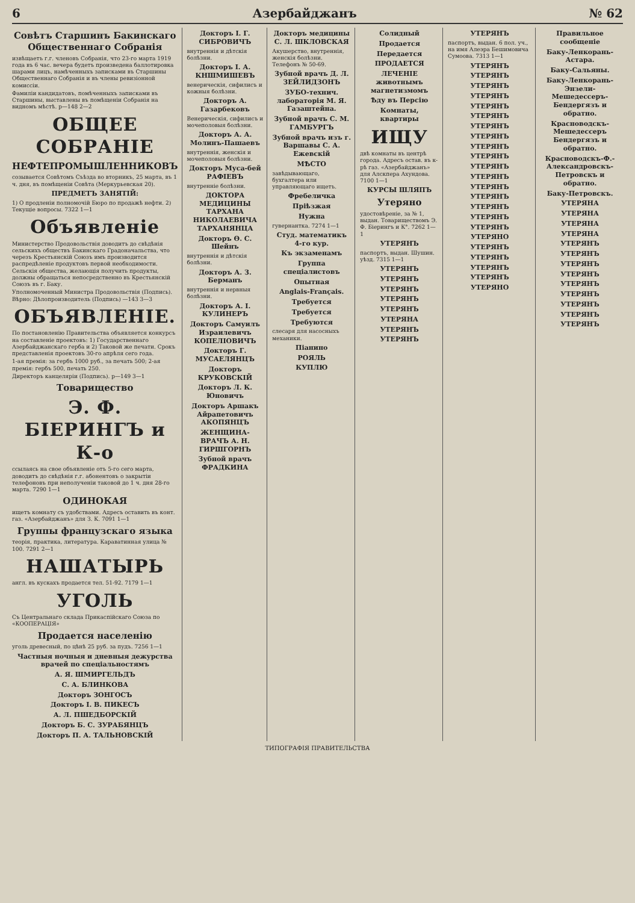6 Азербайджанъ № 62
Совѣтъ Старшинъ Бакинскаго Общественнаго Собранія
извѣщаетъ г.г. членовъ Собранія, что 23-го марта 1919 года въ 6 час. вечера будетъ произведена баллотировка шарами лицъ, намѣченныхъ записками въ Старшины Общественнаго Собранія и въ члены ревизіонной комиссіи.
Фамиліи кандидатовъ, помѣченныхъ записками въ Старшины, выставлены въ помѣщеніи Собранія на видномъ мѣстѣ. р—148 2—2
ОБЩЕЕ СОБРАНІЕ
НЕФТЕПРОМЫШЛЕННИКОВЪ
созывается Совѣтомъ Съѣзда во вторникъ, 25 марта, въ 1 ч. дня, въ помѣщеніи Совѣта (Меркурьевская 20).
ПРЕДМЕТЪ ЗАНЯТІЙ:
1) О продленіи полномочій Бюро по продажѣ нефти. 2) Текущіе вопросы. 7322 1—1
Объявленіе
Министерство Продовольствія доводитъ до свѣдѣнія сельскихъ обществъ Бакинскаго Градоначальства, что черезъ Крестьянскій Союзъ имъ производится распредѣленіе продуктовъ первой необходимости. Сельскія общества, желающія получить продукты, должны обращаться непосредственно въ Крестьянскій Союзъ въ г. Баку.
Уполномоченный Министра Продовольствія (Подпись). Вѣрно: Дѣлопроизводитель (Подпись) —143 3—3
ОБЪЯВЛЕНІЕ.
По постановленію Правительства объявляется конкурсъ на составленіе проектовъ: 1) Государственнаго Азербайджанскаго герба и 2) Таковой же печати. Срокъ представленія проектовъ 30-го апрѣля сего года.
1-ая премія: за гербъ 1000 руб., за печать 500; 2-ая премія: гербъ 500, печать 250.
Директоръ канцеляріи (Подпись). р—149 3—1
Товарищество
Э. Ф. БІЕРИНГЪ и К-о
ссылаясь на свое объявленіе отъ 5-го сего марта, доводитъ до свѣдѣнія г.г. абонентовъ о закрытіи телефоновъ при неполученіи таковой до 1 ч. дня 28-го марта. 7290 1—1
ОДИНОКАЯ
ищетъ комнату съ удобствами. Адресъ оставить въ конт. газ. «Азербайджанъ» для З. К. 7091 1—1
Группы французскаго языка
теорія, практика, литература. Караватинная улица № 100. 7291 2—1
НАШАТЫРЬ
англ. въ кускахъ продается тел. 51-92. 7179 1—1
УГОЛЬ
Съ Центральнаго склада Прикаспійскаго Союза по «КООПЕРАЦІЯ»
Продается населенію
уголь древесный, по цѣнѣ 25 руб. за пудъ. 7256 1—1
Частныя ночныя и дневныя дежурства врачей по спеціальностямъ
А. Я. ШМИРГЕЛЬДЪ
С. А. БЛИНКОВА
Докторъ ЗОНГОСЪ
Докторъ І. В. ПИКЕСЪ
А. Л. ПШЕДБОРСКІЙ
Докторъ Б. С. ЗУРАБЯНЦЪ
Докторъ П. А. ТАЛЬНОВСКІЙ
Докторъ І. Г. СИБРОВИЧЪ
внутреннія и дѣтскія болѣзни.
Докторъ І. А. КНШМИШЕВЪ
венерическія, сифилисъ и кожныя болѣзни.
Докторъ А. Газарбековъ
Венерическія, сифилисъ и мочеполовыя болѣзни.
Докторъ А. А. Молинъ-Пашаевъ
внутреннія, женскія и мочеполовыя болѣзни.
Докторъ Муса-бей РАФІЕВЪ
внутренніе болѣзни.
ДОКТОРА МЕДИЦИНЫ ТАРХАНА НИКОЛАЕВИЧА ТАРХАНЯНЦА
Докторъ Ѳ. С. Шейнъ
внутреннія и дѣтскія болѣзни.
Докторъ А. З. Берманъ
внутреннія и нервныя болѣзни.
Докторъ А. І. КУЛИНЕРЪ
Докторъ Самуилъ Израилевичъ КОПЕЛІОВИЧЪ
Докторъ Г. МУСАЕЛЯНЦЪ
Докторъ КРУКОВСКІЙ
Докторъ Л. К. Юновичъ
Докторъ Аршакъ Айрапетовичъ АКОПЯНЦЪ
ЖЕНЩИНА-ВРАЧЪ А. Н. ГИРШГОРНЪ
Зубной врачъ ФРАДКИНА
Докторъ медицины С. Л. ШКЛОВСКАЯ
Акушерство, внутреннія, женскія болѣзни. Телефонъ № 50-69.
Зубной врачъ Д. Л. ЗЕЙЛИДЗОНЪ
ЗУБО-технич. лабораторія М. Я. Газаштейна.
Зубной врачъ С. М. ГАМБУРГЪ
Зубной врачъ изъ г. Варшавы С. А. Ежевскій
МѢСТО
завѣдывающаго, бухгалтера или управляющаго ищетъ.
Фребеличка
Пріѣзжая
Нужна
гувернантка. 7274 1—1
Студ. математикъ 4-го кур.
Къ экзаменамъ
Группа спеціалистовъ
Опытная
Anglais-Français.
Требуется
Требуется
Требуются
слесаря для насосныхъ механики.
Піанино
РОЯЛЬ
КУПЛЮ
Солидный
Продается
Передается
ПРОДАЕТСЯ
ЛЕЧЕНІЕ животнымъ магнетизмомъ
Ѣду въ Персію
Комнаты, квартиры
ИЩУ
двѣ комнаты въ центрѣ города. Адресъ остав. въ к-рѣ газ. «Азербайджанъ» для Алскпера Ахундова. 7100 1—1
КУРСЫ ШЛЯПЪ
Утеряно
удостовѣреніе, за № 1, выдан. Товариществомъ Э. Ф. Біерингъ и К°. 7262 1—1
УТЕРЯНЪ
паспортъ, выдан. Шушин. уѣзд. 7315 1—1
УТЕРЯНЪ
УТЕРЯНЪ
УТЕРЯНЪ
УТЕРЯНЪ
УТЕРЯНЪ
УТЕРЯНА
УТЕРЯНЪ
УТЕРЯНЪ
УТЕРЯНЪ
паспортъ, выдан. 6 пол. уч., на имя Алеэра Бешимовича Сумоова. 7313 1—1
УТЕРЯНЪ
УТЕРЯНЪ
УТЕРЯНЪ
УТЕРЯНЪ
УТЕРЯНЪ
УТЕРЯНЪ
УТЕРЯНЪ
УТЕРЯНЪ
УТЕРЯНЪ
УТЕРЯНЪ
УТЕРЯНЪ
УТЕРЯНЪ
УТЕРЯНЪ
УТЕРЯНЪ
УТЕРЯНЪ
УТЕРЯНЪ
УТЕРЯНЪ
УТЕРЯНО
УТЕРЯНЪ
УТЕРЯНЪ
УТЕРЯНЪ
УТЕРЯНЪ
УТЕРЯНО
Правильное сообщеніе
Баку-Ленкорань-Астара.
Баку-Сальяны.
Баку-Ленкорань-Энзели-Мешедессеръ-Бендергязъ и обратно.
Красноводскъ-Мешедессеръ Бендергязъ и обратно.
Красноводскъ-Ф.-Александровскъ-Петровскъ и обратно.
Баку-Петровскъ.
УТЕРЯНА
УТЕРЯНА
УТЕРЯНА
УТЕРЯНА
УТЕРЯНЪ
УТЕРЯНЪ
УТЕРЯНЪ
УТЕРЯНЪ
УТЕРЯНЪ
УТЕРЯНЪ
УТЕРЯНЪ
УТЕРЯНЪ
УТЕРЯНЪ
ТИПОГРАФІЯ ПРАВИТЕЛЬСТВА